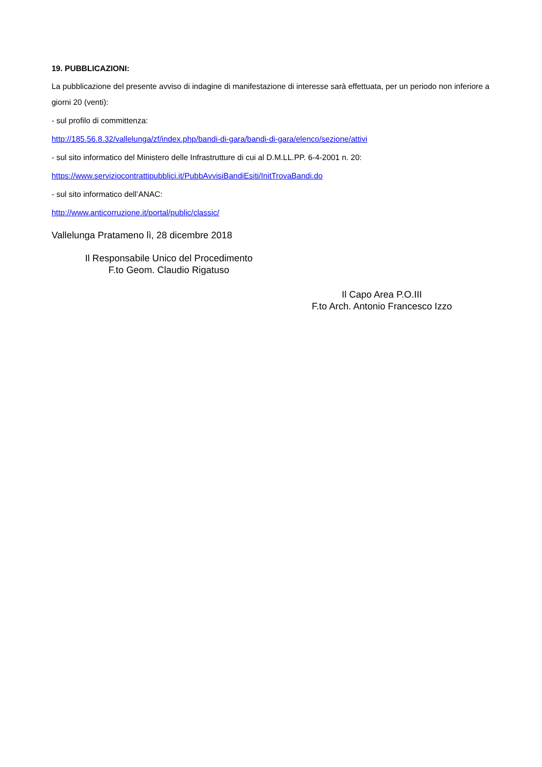19. PUBBLICAZIONI:
La pubblicazione del presente avviso di indagine di manifestazione di interesse sarà effettuata, per un periodo non inferiore a giorni 20 (venti):
- sul profilo di committenza:
http://185.56.8.32/vallelunga/zf/index.php/bandi-di-gara/bandi-di-gara/elenco/sezione/attivi
- sul sito informatico del Ministero delle Infrastrutture di cui al D.M.LL.PP. 6-4-2001 n. 20:
https://www.serviziocontrattipubblici.it/PubbAvvisiBandiEsiti/InitTrovaBandi.do
- sul sito informatico dell’ANAC:
http://www.anticorruzione.it/portal/public/classic/
Vallelunga Pratameno lì, 28 dicembre 2018
Il Responsabile Unico del Procedimento
F.to Geom. Claudio Rigatuso
Il Capo Area P.O.III
F.to Arch. Antonio Francesco Izzo